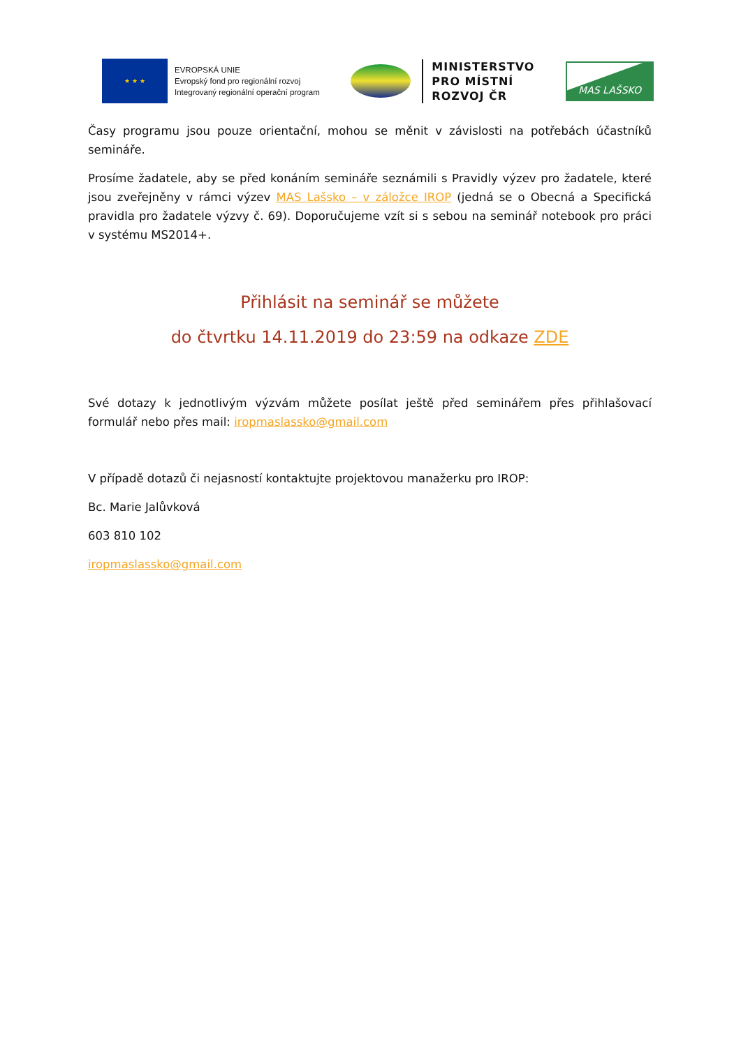★ ★ ★
EVROPSKÁ UNIE
Evropský fond pro regionální rozvoj
Integrovaný regionální operační program
MINISTERSTVO
PRO MÍSTNÍ
ROZVOJ ČR
MAS LAŠSKO
Časy programu jsou pouze orientační, mohou se měnit v závislosti na potřebách účastníků semináře.
Prosíme žadatele, aby se před konáním semináře seznámili s Pravidly výzev pro žadatele, které jsou zveřejněny v rámci výzev MAS Lašsko – v záložce IROP (jedná se o Obecná a Specifická pravidla pro žadatele výzvy č. 69). Doporučujeme vzít si s sebou na seminář notebook pro práci v systému MS2014+.
Přihlásit na seminář se můžete
do čtvrtku 14.11.2019 do 23:59 na odkaze ZDE
Své dotazy k jednotlivým výzvám můžete posílat ještě před seminářem přes přihlašovací formulář nebo přes mail: iropmaslassko@gmail.com
V případě dotazů či nejasností kontaktujte projektovou manažerku pro IROP:
Bc. Marie Jalůvková
603 810 102
iropmaslassko@gmail.com